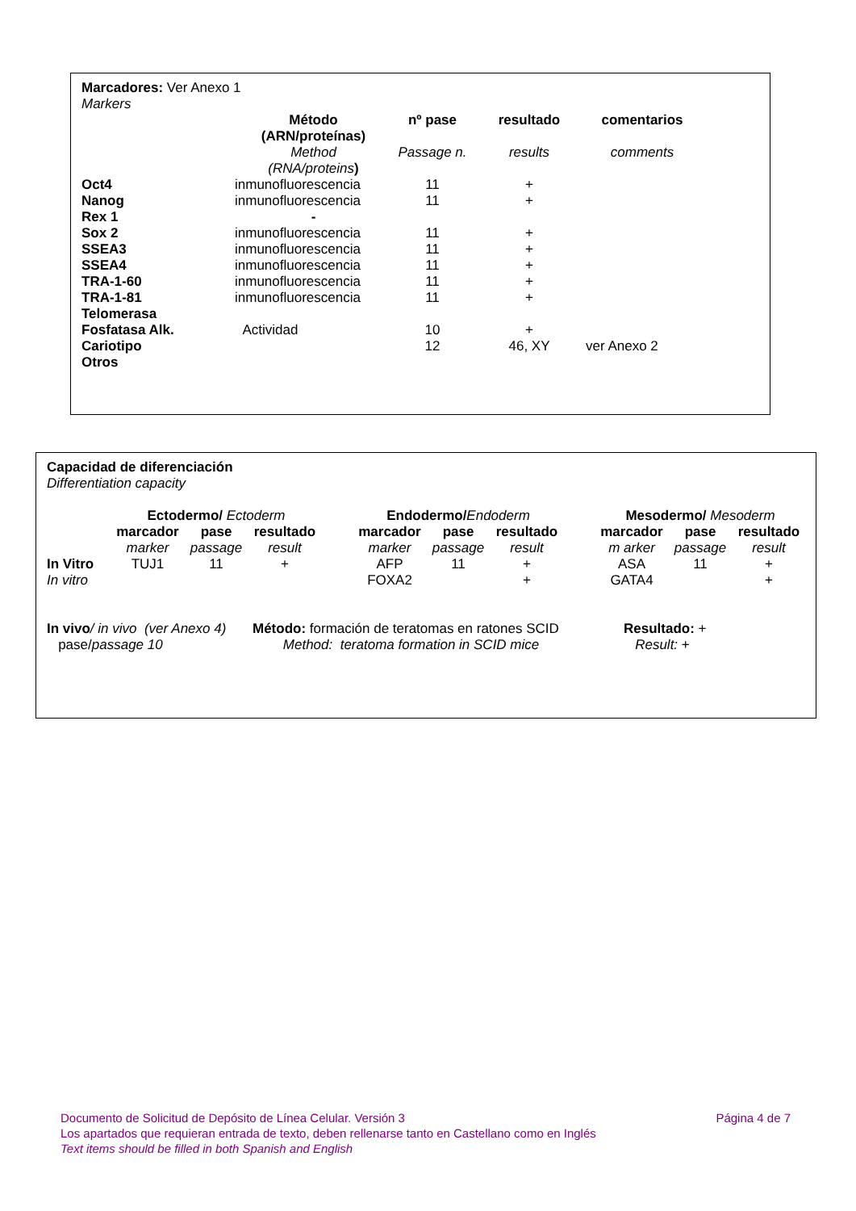Marcadores: Ver Anexo 1
Markers
| | Método (ARN/proteínas) | nº pase | resultado | comentarios |
| | Method (RNA/proteins ) | Passage n. | results | comments |
| Oct4 | inmunofluorescencia | 11 | + | |
| Nanog | inmunofluorescencia | 11 | + | |
| Rex 1 | - | | | |
| Sox 2 | inmunofluorescencia | 11 | + | |
| SSEA3 | inmunofluorescencia | 11 | + | |
| SSEA4 | inmunofluorescencia | 11 | + | |
| TRA-1-60 | inmunofluorescencia | 11 | + | |
| TRA-1-81 | inmunofluorescencia | 11 | + | |
| Telomerasa | | | | |
| Fosfatasa Alk. | Actividad | 10 | + | |
| Cariotipo | | 12 | 46, XY | ver Anexo 2 |
| Otros | | | | |
Capacidad de diferenciación
Differentiation capacity
| | Ectodermo/ Ectoderm | | | | Endodermo/ Endoderm | | | | Mesodermo/ Mesoderm | | |
| | marcador | pase | resultado | | marcador | pase | resultado | | marcador | pase | resultado |
| | marker | passage | result | | marker | passage | result | | m arker | passage | result |
| In Vitro | TUJ1 | 11 | + | | AFP | 11 | + | | ASA | 11 | + |
| In vitro | | | | | FOXA2 | | + | | GATA4 | | + |
| In vivo / in vivo (ver Anexo 4) | Método: formación de teratomas en ratones SCID | Resultado: + |
| pase/ passage 10 | Method: teratoma formation in SCID mice | Result: + |
Documento de Solicitud de Depósito de Línea Celular. Versión 3 Página 4 de 7
Los apartados que requieran entrada de texto, deben rellenarse tanto en Castellano como en Inglés
Text items should be filled in both Spanish and English